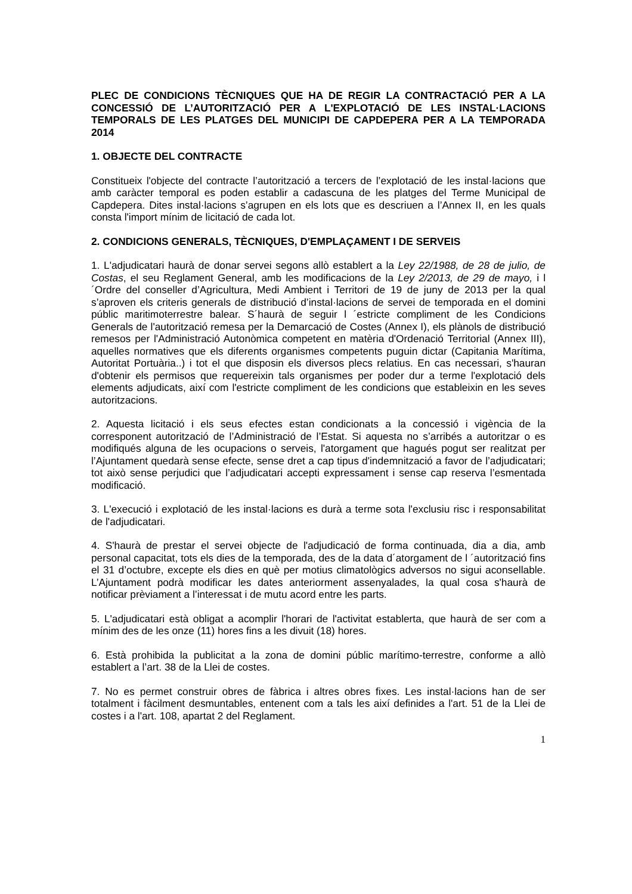PLEC DE CONDICIONS TÈCNIQUES QUE HA DE REGIR LA CONTRACTACIÓ PER A LA CONCESSIÓ DE L’AUTORITZACIÓ PER A L'EXPLOTACIÓ DE LES INSTAL·LACIONS TEMPORALS DE LES PLATGES DEL MUNICIPI DE CAPDEPERA PER A LA TEMPORADA 2014
1. OBJECTE DEL CONTRACTE
Constitueix l'objecte del contracte l’autorització a tercers de l’explotació de les instal·lacions que amb caràcter temporal es poden establir a cadascuna de les platges del Terme Municipal de Capdepera. Dites instal·lacions s’agrupen en els lots que es descriuen a l’Annex II, en les quals consta l'import mínim de licitació de cada lot.
2. CONDICIONS GENERALS, TÈCNIQUES, D'EMPLAÇAMENT I DE SERVEIS
1. L'adjudicatari haurà de donar servei segons allò establert a la Ley 22/1988, de 28 de julio, de Costas, el seu Reglament General, amb les modificacions de la Ley 2/2013, de 29 de mayo, i l´Ordre del conseller d’Agricultura, Medi Ambient i Territori de 19 de juny de 2013 per la qual s’aproven els criteris generals de distribució d’instal·lacions de servei de temporada en el domini públic maritimoterrestre balear. S´haurà de seguir l ´estricte compliment de les Condicions Generals de l'autorització remesa per la Demarcació de Costes (Annex I), els plànols de distribució remesos per l'Administració Autonòmica competent en matèria d'Ordenació Territorial (Annex III), aquelles normatives que els diferents organismes competents puguin dictar (Capitania Marítima, Autoritat Portuària..) i tot el que disposin els diversos plecs relatius. En cas necessari, s'hauran d'obtenir els permisos que requereixin tals organismes per poder dur a terme l'explotació dels elements adjudicats, així com l'estricte compliment de les condicions que estableixin en les seves autoritzacions.
2. Aquesta licitació i els seus efectes estan condicionats a la concessió i vigència de la corresponent autorització de l’Administració de l’Estat. Si aquesta no s’arribés a autoritzar o es modifiqués alguna de les ocupacions o serveis, l'atorgament que hagués pogut ser realitzat per l’Ajuntament quedarà sense efecte, sense dret a cap tipus d'indemnització a favor de l’adjudicatari; tot això sense perjudici que l’adjudicatari accepti expressament i sense cap reserva l’esmentada modificació.
3. L'execució i explotació de les instal·lacions es durà a terme sota l'exclusiu risc i responsabilitat de l'adjudicatari.
4. S'haurà de prestar el servei objecte de l'adjudicació de forma continuada, dia a dia, amb personal capacitat, tots els dies de la temporada, des de la data d´atorgament de l ´autorització fins el 31 d’octubre, excepte els dies en què per motius climatològics adversos no sigui aconsellable. L’Ajuntament podrà modificar les dates anteriorment assenyalades, la qual cosa s'haurà de notificar prèviament a l’interessat i de mutu acord entre les parts.
5. L'adjudicatari està obligat a acomplir l'horari de l'activitat establerta, que haurà de ser com a mínim des de les onze (11) hores fins a les divuit (18) hores.
6. Està prohibida la publicitat a la zona de domini públic marítimo-terrestre, conforme a allò establert a l’art. 38 de la Llei de costes.
7. No es permet construir obres de fàbrica i altres obres fixes. Les instal·lacions han de ser totalment i fàcilment desmuntables, entenent com a tals les així definides a l'art. 51 de la Llei de costes i a l'art. 108, apartat 2 del Reglament.
1